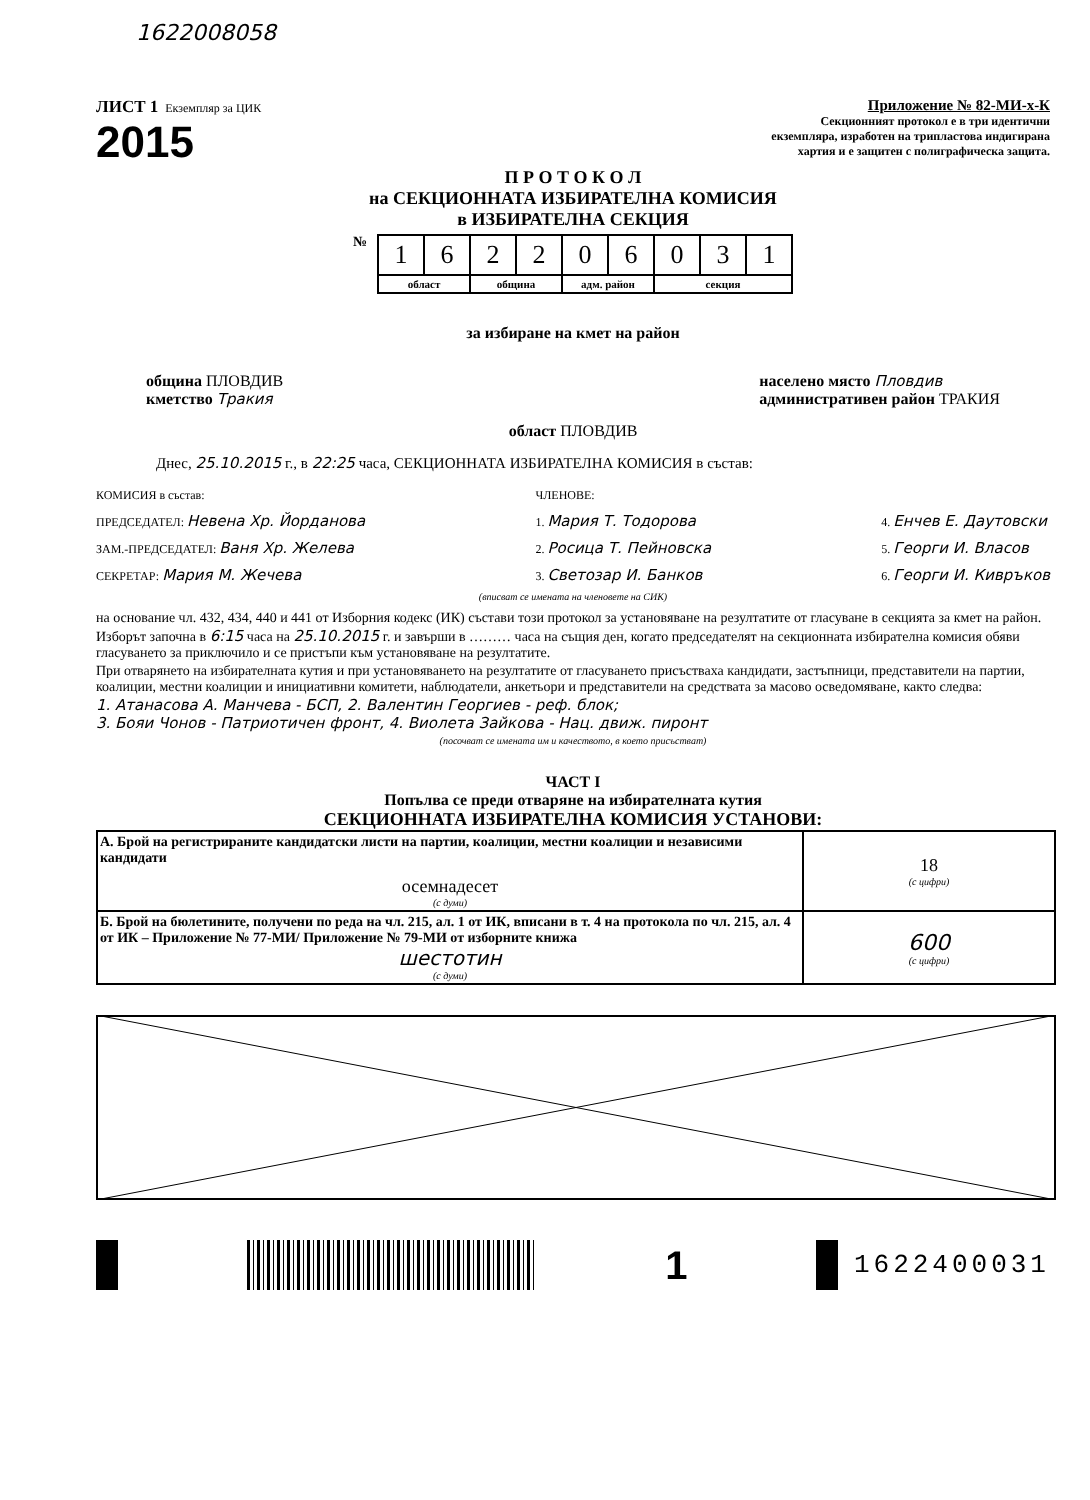1622008058
ЛИСТ 1 Екземпляр за ЦИК
2015
Приложение № 82-МИ-х-К
Секционният протокол е в три идентични
екземпляра, изработен на трипластова индигирана
хартия и е защитен с полиграфическа защита.
П Р О Т О К О Л
на СЕКЦИОННАТА ИЗБИРАТЕЛНА КОМИСИЯ
в ИЗБИРАТЕЛНА СЕКЦИЯ
№
| 1 | 6 | 2 | 2 | 0 | 6 | 0 | 3 | 1 |
| област | | община | | адм. район | | секция | | |
за избиране на кмет на район
община ПЛОВДИВ
кметство Тракия
населено място Пловдив
административен район ТРАКИЯ
област ПЛОВДИВ
Днес, 25.10.2015 г., в 22:25 часа, СЕКЦИОННАТА ИЗБИРАТЕЛНА КОМИСИЯ в състав:
КОМИСИЯ в състав:
ПРЕДСЕДАТЕЛ: Невена Хр. Йорданова
ЗАМ.-ПРЕДСЕДАТЕЛ: Ваня Хр. Желева
СЕКРЕТАР: Мария М. Жечева
ЧЛЕНОВЕ:
1. Мария Т. Тодорова
2. Росица Т. Пейновска
3. Светозар И. Банков
4. Енчев Е. Даутовски
5. Георги И. Власов
6. Георги И. Кивръков
(вписват се имената на членовете на СИК)
на основание чл. 432, 434, 440 и 441 от Изборния кодекс (ИК) състави този протокол за установяване на резултатите от гласуване в секцията за кмет на район.
Изборът започна в 6:15 часа на 25.10.2015 г. и завърши в ……… часа на същия ден, когато председателят на секционната избирателна комисия обяви гласуването за приключило и се пристъпи към установяване на резултатите.
При отварянето на избирателната кутия и при установяването на резултатите от гласуването присъстваха кандидати, застъпници, представители на партии, коалиции, местни коалиции и инициативни комитети, наблюдатели, анкетьори и представители на средствата за масово осведомяване, както следва:
1. Атанасова А. Манчева - БСП, 2. Валентин Георгиев - реф. блок;
3. Бояи Чонов - Патриотичен фронт, 4. Виолета Зайкова - Нац. движ. пиронт
(посочват се имената им и качеството, в което присъстват)
ЧАСТ I
Попълва се преди отваряне на избирателната кутия
СЕКЦИОННАТА ИЗБИРАТЕЛНА КОМИСИЯ УСТАНОВИ:
| А. Брой на регистрираните кандидатски листи на партии, коалиции, местни коалиции и независими кандидати осемнадесет (с думи) | 18 (с цифри) |
| Б. Брой на бюлетините, получени по реда на чл. 215, ал. 1 от ИК, вписани в т. 4 на протокола по чл. 215, ал. 4 от ИК – Приложение № 77-МИ/ Приложение № 79-МИ от изборните книжа шестотин (с думи) | 600 (с цифри) |
1
1622400031